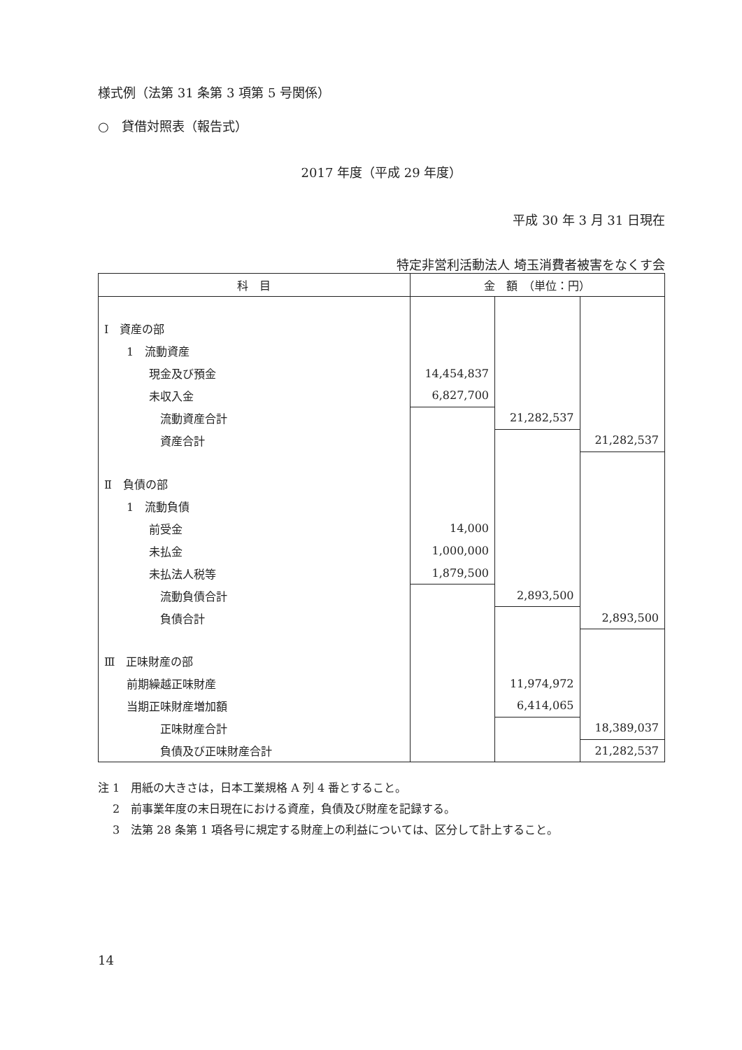様式例（法第 31 条第 3 項第 5 号関係）
○　貸借対照表（報告式）
2017 年度（平成 29 年度）
平成 30 年 3 月 31 日現在
特定非営利活動法人 埼玉消費者被害をなくす会
| 科 目 | 金 額 （単位：円） | | |
| --- | --- | --- | --- |
| Ⅰ 資産の部 | | | |
| 1 流動資産 | | | |
| 現金及び預金 | 14,454,837 | | |
| 未収入金 | 6,827,700 | | |
| 流動資産合計 | | 21,282,537 | |
| 資産合計 | | | 21,282,537 |
| Ⅱ 負債の部 | | | |
| 1 流動負債 | | | |
| 前受金 | 14,000 | | |
| 未払金 | 1,000,000 | | |
| 未払法人税等 | 1,879,500 | | |
| 流動負債合計 | | 2,893,500 | |
| 負債合計 | | | 2,893,500 |
| Ⅲ 正味財産の部 | | | |
| 前期繰越正味財産 | | 11,974,972 | |
| 当期正味財産増加額 | | 6,414,065 | |
| 正味財産合計 | | | 18,389,037 |
| 負債及び正味財産合計 | | | 21,282,537 |
注 1　用紙の大きさは，日本工業規格 A 列 4 番とすること。
　 2　前事業年度の末日現在における資産，負債及び財産を記録する。
　 3　法第 28 条第 1 項各号に規定する財産上の利益については、区分して計上すること。
14